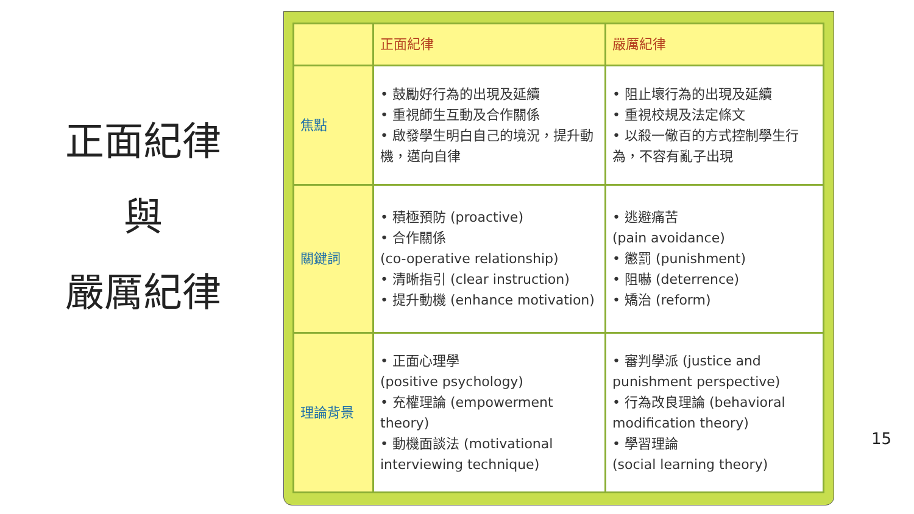正面紀律
與
嚴厲紀律
| | 正面紀律 | 嚴厲紀律 |
| --- | --- | --- |
| 焦點 | • 鼓勵好行為的出現及延續 • 重視師生互動及合作關係 • 啟發學生明白自己的境況，提升動機，邁向自律 | • 阻止壞行為的出現及延續 • 重視校規及法定條文 • 以殺一儆百的方式控制學生行為，不容有亂子出現 |
| 關鍵詞 | • 積極預防 (proactive) • 合作關係 (co-operative relationship) • 清晰指引 (clear instruction) • 提升動機 (enhance motivation) | • 逃避痛苦 (pain avoidance) • 懲罰 (punishment) • 阻嚇 (deterrence) • 矯治 (reform) |
| 理論背景 | • 正面心理學 (positive psychology) • 充權理論 (empowerment theory) • 動機面談法 (motivational interviewing technique) | • 審判學派 (justice and punishment perspective) • 行為改良理論 (behavioral modification theory) • 學習理論 (social learning theory) |
15